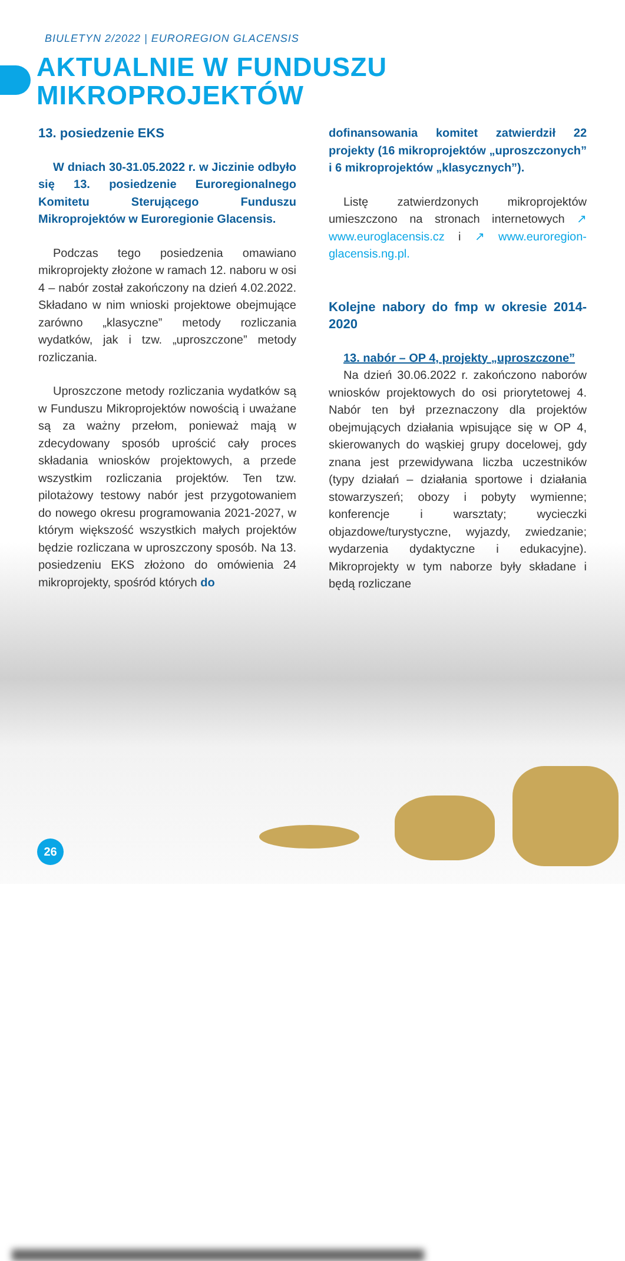BIULETYN 2/2022 | EUROREGION GLACENSIS
AKTUALNIE W FUNDUSZU
MIKROPROJEKTÓW
13. posiedzenie EKS
W dniach 30-31.05.2022 r. w Jiczinie odbyło się 13. posiedzenie Euroregionalnego Komitetu Sterującego Funduszu Mikroprojektów w Euroregionie Glacensis.
Podczas tego posiedzenia omawiano mikroprojekty złożone w ramach 12. naboru w osi 4 – nabór został zakończony na dzień 4.02.2022. Składano w nim wnioski projektowe obejmujące zarówno „klasyczne” metody rozliczania wydatków, jak i tzw. „uproszczone” metody rozliczania.
Uproszczone metody rozliczania wydatków są w Funduszu Mikroprojektów nowością i uważane są za ważny przełom, ponieważ mają w zdecydowany sposób uprościć cały proces składania wniosków projektowych, a przede wszystkim rozliczania projektów. Ten tzw. pilotażowy testowy nabór jest przygotowaniem do nowego okresu programowania 2021-2027, w którym większość wszystkich małych projektów będzie rozliczana w uproszczony sposób. Na 13. posiedzeniu EKS złożono do omówienia 24 mikroprojekty, spośród których do
dofinansowania komitet zatwierdził 22 projekty (16 mikroprojektów „uproszczonych” i 6 mikroprojektów „klasycznych”).
Listę zatwierdzonych mikroprojektów umieszczono na stronach internetowych ↗ www.euroglacensis.cz i ↗ www.euroregion-glacensis.ng.pl.
Kolejne nabory do fmp w okresie 2014-2020
13. nabór – OP 4, projekty „uproszczone”
Na dzień 30.06.2022 r. zakończono naborów wniosków projektowych do osi priorytetowej 4. Nabór ten był przeznaczony dla projektów obejmujących działania wpisujące się w OP 4, skierowanych do wąskiej grupy docelowej, gdy znana jest przewidywana liczba uczestników (typy działań – działania sportowe i działania stowarzyszeń; obozy i pobyty wymienne; konferencje i warsztaty; wycieczki objazdowe/turystyczne, wyjazdy, zwiedzanie; wydarzenia dydaktyczne i edukacyjne). Mikroprojekty w tym naborze były składane i będą rozliczane
26